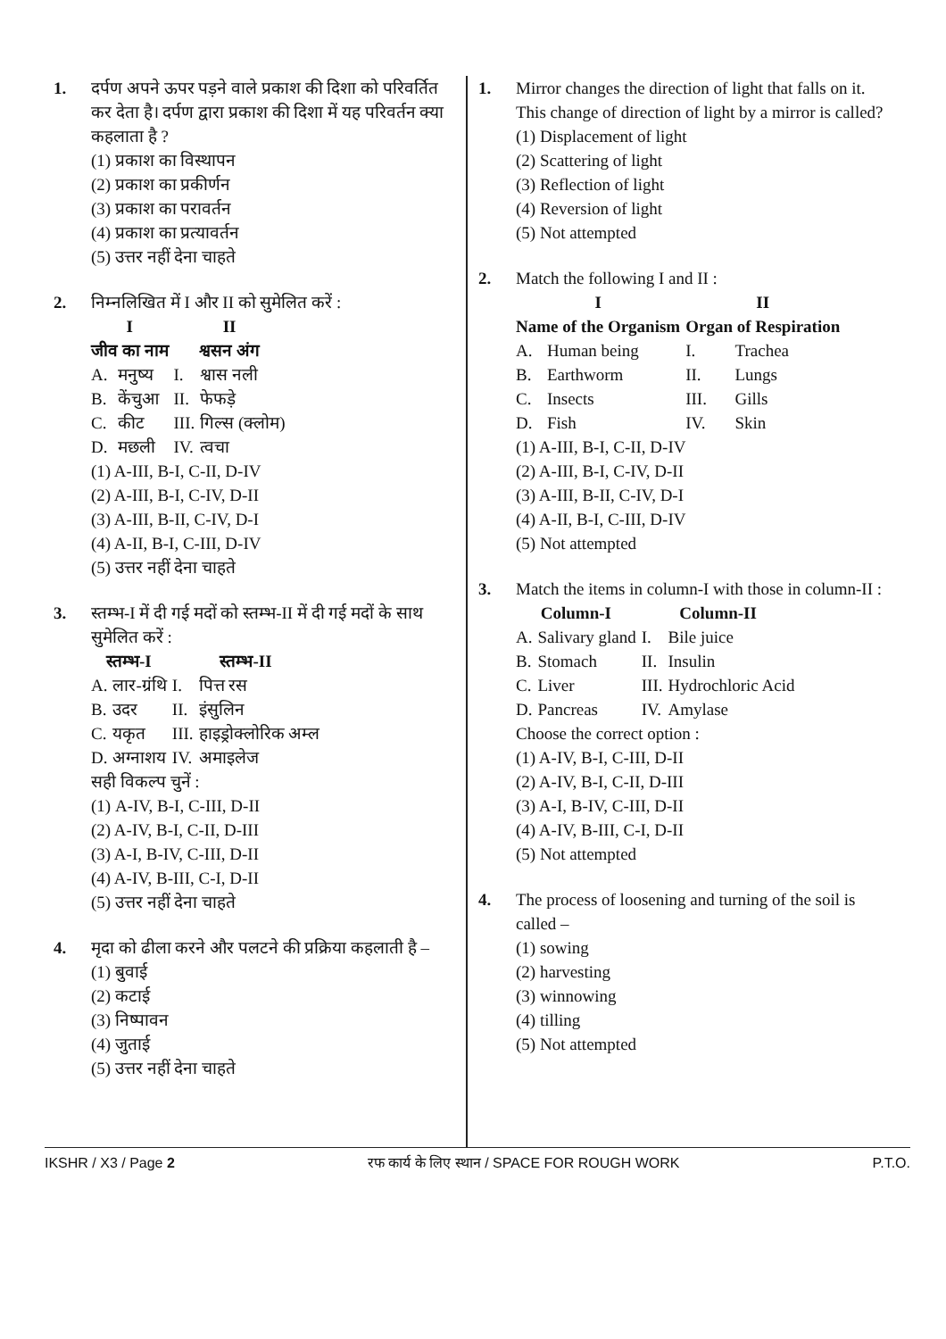1. दर्पण अपने ऊपर पड़ने वाले प्रकाश की दिशा को परिवर्तित कर देता है। दर्पण द्वारा प्रकाश की दिशा में यह परिवर्तन क्या कहलाता है ?
(1) प्रकाश का विस्थापन
(2) प्रकाश का प्रकीर्णन
(3) प्रकाश का परावर्तन
(4) प्रकाश का प्रत्यावर्तन
(5) उत्तर नहीं देना चाहते
2. निम्नलिखित में I और II को सुमेलित करें :
| I जीव का नाम | | II श्वसन अंग | |
| A. | मनुष्य | I. | श्वास नली |
| B. | केंचुआ | II. | फेफड़े |
| C. | कीट | III. | गिल्स (क्लोम) |
| D. | मछली | IV. | त्वचा |
(1) A-III, B-I, C-II, D-IV
(2) A-III, B-I, C-IV, D-II
(3) A-III, B-II, C-IV, D-I
(4) A-II, B-I, C-III, D-IV
(5) उत्तर नहीं देना चाहते
3. स्तम्भ-I में दी गई मदों को स्तम्भ-II में दी गई मदों के साथ सुमेलित करें :
| स्तम्भ-I | | स्तम्भ-II | |
| A. | लार-ग्रंथि | I. | पित्त रस |
| B. | उदर | II. | इंसुलिन |
| C. | यकृत | III. | हाइड्रोक्लोरिक अम्ल |
| D. | अग्नाशय | IV. | अमाइलेज |
सही विकल्प चुनें :
(1) A-IV, B-I, C-III, D-II
(2) A-IV, B-I, C-II, D-III
(3) A-I, B-IV, C-III, D-II
(4) A-IV, B-III, C-I, D-II
(5) उत्तर नहीं देना चाहते
4. मृदा को ढीला करने और पलटने की प्रक्रिया कहलाती है –
(1) बुवाई
(2) कटाई
(3) निष्पावन
(4) जुताई
(5) उत्तर नहीं देना चाहते
1. Mirror changes the direction of light that falls on it. This change of direction of light by a mirror is called?
(1) Displacement of light
(2) Scattering of light
(3) Reflection of light
(4) Reversion of light
(5) Not attempted
2. Match the following I and II :
| I Name of the Organism | | II Organ of Respiration | |
| A. | Human being | I. | Trachea |
| B. | Earthworm | II. | Lungs |
| C. | Insects | III. | Gills |
| D. | Fish | IV. | Skin |
(1) A-III, B-I, C-II, D-IV
(2) A-III, B-I, C-IV, D-II
(3) A-III, B-II, C-IV, D-I
(4) A-II, B-I, C-III, D-IV
(5) Not attempted
3. Match the items in column-I with those in column-II :
| Column-I | | Column-II | |
| A. | Salivary gland | I. | Bile juice |
| B. | Stomach | II. | Insulin |
| C. | Liver | III. | Hydrochloric Acid |
| D. | Pancreas | IV. | Amylase |
Choose the correct option :
(1) A-IV, B-I, C-III, D-II
(2) A-IV, B-I, C-II, D-III
(3) A-I, B-IV, C-III, D-II
(4) A-IV, B-III, C-I, D-II
(5) Not attempted
4. The process of loosening and turning of the soil is called –
(1) sowing
(2) harvesting
(3) winnowing
(4) tilling
(5) Not attempted
IKSHR / X3 / Page 2 रफ कार्य के लिए स्थान / SPACE FOR ROUGH WORK P.T.O.